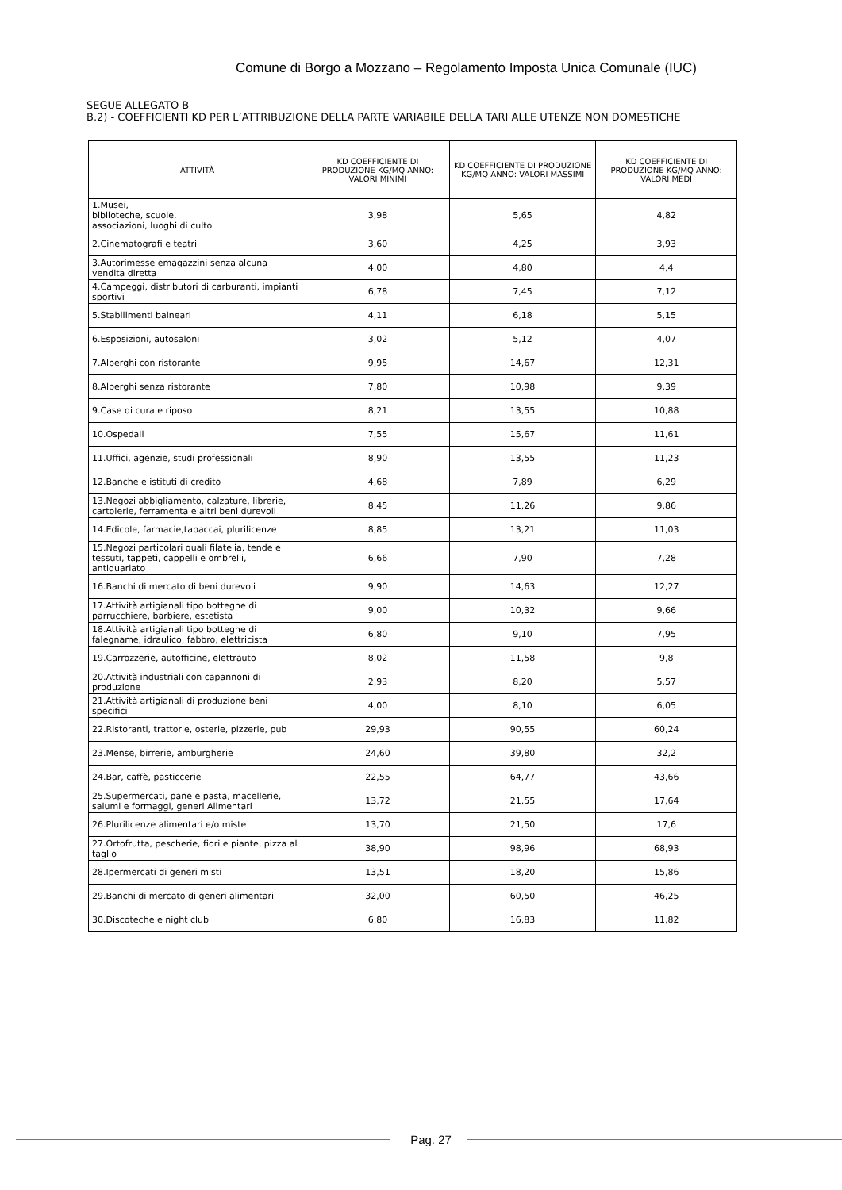Comune di Borgo a Mozzano – Regolamento Imposta Unica Comunale (IUC)
SEGUE ALLEGATO B
B.2) - COEFFICIENTI KD PER L’ATTRIBUZIONE DELLA PARTE VARIABILE DELLA TARI ALLE UTENZE NON DOMESTICHE
| ATTIVITÀ | KD COEFFICIENTE DI PRODUZIONE KG/MQ ANNO: VALORI MINIMI | KD COEFFICIENTE DI PRODUZIONE KG/MQ ANNO: VALORI MASSIMI | KD COEFFICIENTE DI PRODUZIONE KG/MQ ANNO: VALORI MEDI |
| --- | --- | --- | --- |
| 1.Musei, biblioteche, scuole, associazioni, luoghi di culto | 3,98 | 5,65 | 4,82 |
| 2.Cinematografi e teatri | 3,60 | 4,25 | 3,93 |
| 3.Autorimesse emagazzini senza alcuna vendita diretta | 4,00 | 4,80 | 4,4 |
| 4.Campeggi, distributori di carburanti, impianti sportivi | 6,78 | 7,45 | 7,12 |
| 5.Stabilimenti balneari | 4,11 | 6,18 | 5,15 |
| 6.Esposizioni, autosaloni | 3,02 | 5,12 | 4,07 |
| 7.Alberghi con ristorante | 9,95 | 14,67 | 12,31 |
| 8.Alberghi senza ristorante | 7,80 | 10,98 | 9,39 |
| 9.Case di cura e riposo | 8,21 | 13,55 | 10,88 |
| 10.Ospedali | 7,55 | 15,67 | 11,61 |
| 11.Uffici, agenzie, studi professionali | 8,90 | 13,55 | 11,23 |
| 12.Banche e istituti di credito | 4,68 | 7,89 | 6,29 |
| 13.Negozi abbigliamento, calzature, librerie, cartolerie, ferramenta e altri beni durevoli | 8,45 | 11,26 | 9,86 |
| 14.Edicole, farmacie,tabaccai, plurilicenze | 8,85 | 13,21 | 11,03 |
| 15.Negozi particolari quali filatelia, tende e tessuti, tappeti, cappelli e ombrelli, antiquariato | 6,66 | 7,90 | 7,28 |
| 16.Banchi di mercato di beni durevoli | 9,90 | 14,63 | 12,27 |
| 17.Attività artigianali tipo botteghe di parrucchiere, barbiere, estetista | 9,00 | 10,32 | 9,66 |
| 18.Attività artigianali tipo botteghe di falegname, idraulico, fabbro, elettricista | 6,80 | 9,10 | 7,95 |
| 19.Carrozzerie, autofficine, elettrauto | 8,02 | 11,58 | 9,8 |
| 20.Attività industriali con capannoni di produzione | 2,93 | 8,20 | 5,57 |
| 21.Attività artigianali di produzione beni specifici | 4,00 | 8,10 | 6,05 |
| 22.Ristoranti, trattorie, osterie, pizzerie, pub | 29,93 | 90,55 | 60,24 |
| 23.Mense, birrerie, amburgherie | 24,60 | 39,80 | 32,2 |
| 24.Bar, caffè, pasticcerie | 22,55 | 64,77 | 43,66 |
| 25.Supermercati, pane e pasta, macellerie, salumi e formaggi, generi Alimentari | 13,72 | 21,55 | 17,64 |
| 26.Plurilicenze alimentari e/o miste | 13,70 | 21,50 | 17,6 |
| 27.Ortofrutta, pescherie, fiori e piante, pizza al taglio | 38,90 | 98,96 | 68,93 |
| 28.Ipermercati di generi misti | 13,51 | 18,20 | 15,86 |
| 29.Banchi di mercato di generi alimentari | 32,00 | 60,50 | 46,25 |
| 30.Discoteche e night club | 6,80 | 16,83 | 11,82 |
Pag. 27